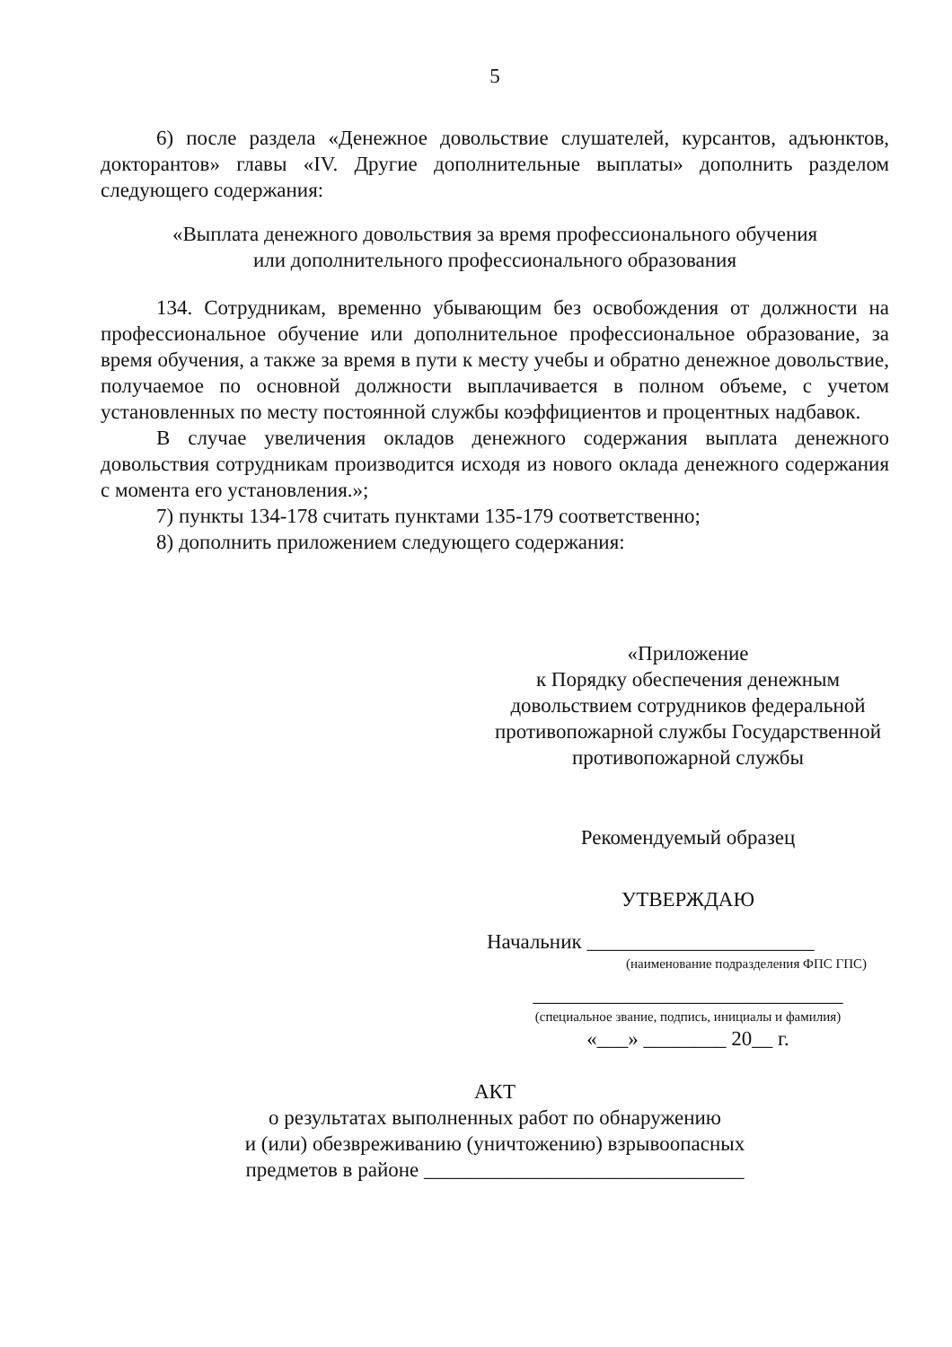5
6) после раздела «Денежное довольствие слушателей, курсантов, адъюнктов, докторантов» главы «IV. Другие дополнительные выплаты» дополнить разделом следующего содержания:
«Выплата денежного довольствия за время профессионального обучения
или дополнительного профессионального образования
134. Сотрудникам, временно убывающим без освобождения от должности на профессиональное обучение или дополнительное профессиональное образование, за время обучения, а также за время в пути к месту учебы и обратно денежное довольствие, получаемое по основной должности выплачивается в полном объеме, с учетом установленных по месту постоянной службы коэффициентов и процентных надбавок.
В случае увеличения окладов денежного содержания выплата денежного довольствия сотрудникам производится исходя из нового оклада денежного содержания с момента его установления.»;
7) пункты 134-178 считать пунктами 135-179 соответственно;
8) дополнить приложением следующего содержания:
«Приложение
к Порядку обеспечения денежным довольствием сотрудников федеральной противопожарной службы Государственной противопожарной службы
Рекомендуемый образец
УТВЕРЖДАЮ
Начальник ______________________
(наименование подразделения ФПС ГПС)
______________________________
(специальное звание, подпись, инициалы и фамилия)
«___» ________ 20__ г.
АКТ
о результатах выполненных работ по обнаружению
и (или) обезвреживанию (уничтожению) взрывоопасных
предметов в районе _______________________________